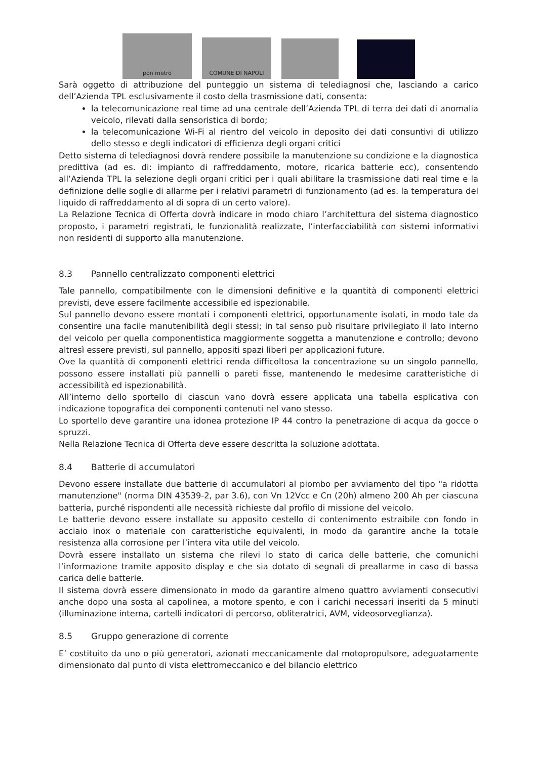pon metro
COMUNE DI NAPOLI
Sarà oggetto di attribuzione del punteggio un sistema di telediagnosi che, lasciando a carico dell’Azienda TPL esclusivamente il costo della trasmissione dati, consenta:
la telecomunicazione real time ad una centrale dell’Azienda TPL di terra dei dati di anomalia veicolo, rilevati dalla sensoristica di bordo;
la telecomunicazione Wi-Fi al rientro del veicolo in deposito dei dati consuntivi di utilizzo dello stesso e degli indicatori di efficienza degli organi critici
Detto sistema di telediagnosi dovrà rendere possibile la manutenzione su condizione e la diagnostica predittiva (ad es. di: impianto di raffreddamento, motore, ricarica batterie ecc), consentendo all’Azienda TPL la selezione degli organi critici per i quali abilitare la trasmissione dati real time e la definizione delle soglie di allarme per i relativi parametri di funzionamento (ad es. la temperatura del liquido di raffreddamento al di sopra di un certo valore).
La Relazione Tecnica di Offerta dovrà indicare in modo chiaro l’architettura del sistema diagnostico proposto, i parametri registrati, le funzionalità realizzate, l’interfacciabilità con sistemi informativi non residenti di supporto alla manutenzione.
8.3 Pannello centralizzato componenti elettrici
Tale pannello, compatibilmente con le dimensioni definitive e la quantità di componenti elettrici previsti, deve essere facilmente accessibile ed ispezionabile.
Sul pannello devono essere montati i componenti elettrici, opportunamente isolati, in modo tale da consentire una facile manutenibilità degli stessi; in tal senso può risultare privilegiato il lato interno del veicolo per quella componentistica maggiormente soggetta a manutenzione e controllo; devono altresì essere previsti, sul pannello, appositi spazi liberi per applicazioni future.
Ove la quantità di componenti elettrici renda difficoltosa la concentrazione su un singolo pannello, possono essere installati più pannelli o pareti fisse, mantenendo le medesime caratteristiche di accessibilità ed ispezionabilità.
All’interno dello sportello di ciascun vano dovrà essere applicata una tabella esplicativa con indicazione topografica dei componenti contenuti nel vano stesso.
Lo sportello deve garantire una idonea protezione IP 44 contro la penetrazione di acqua da gocce o spruzzi.
Nella Relazione Tecnica di Offerta deve essere descritta la soluzione adottata.
8.4 Batterie di accumulatori
Devono essere installate due batterie di accumulatori al piombo per avviamento del tipo "a ridotta manutenzione" (norma DIN 43539-2, par 3.6), con Vn 12Vcc e Cn (20h) almeno 200 Ah per ciascuna batteria, purché rispondenti alle necessità richieste dal profilo di missione del veicolo.
Le batterie devono essere installate su apposito cestello di contenimento estraibile con fondo in acciaio inox o materiale con caratteristiche equivalenti, in modo da garantire anche la totale resistenza alla corrosione per l’intera vita utile del veicolo.
Dovrà essere installato un sistema che rilevi lo stato di carica delle batterie, che comunichi l’informazione tramite apposito display e che sia dotato di segnali di preallarme in caso di bassa carica delle batterie.
Il sistema dovrà essere dimensionato in modo da garantire almeno quattro avviamenti consecutivi anche dopo una sosta al capolinea, a motore spento, e con i carichi necessari inseriti da 5 minuti (illuminazione interna, cartelli indicatori di percorso, obliteratrici, AVM, videosorveglianza).
8.5 Gruppo generazione di corrente
E’ costituito da uno o più generatori, azionati meccanicamente dal motopropulsore, adeguatamente dimensionato dal punto di vista elettromeccanico e del bilancio elettrico